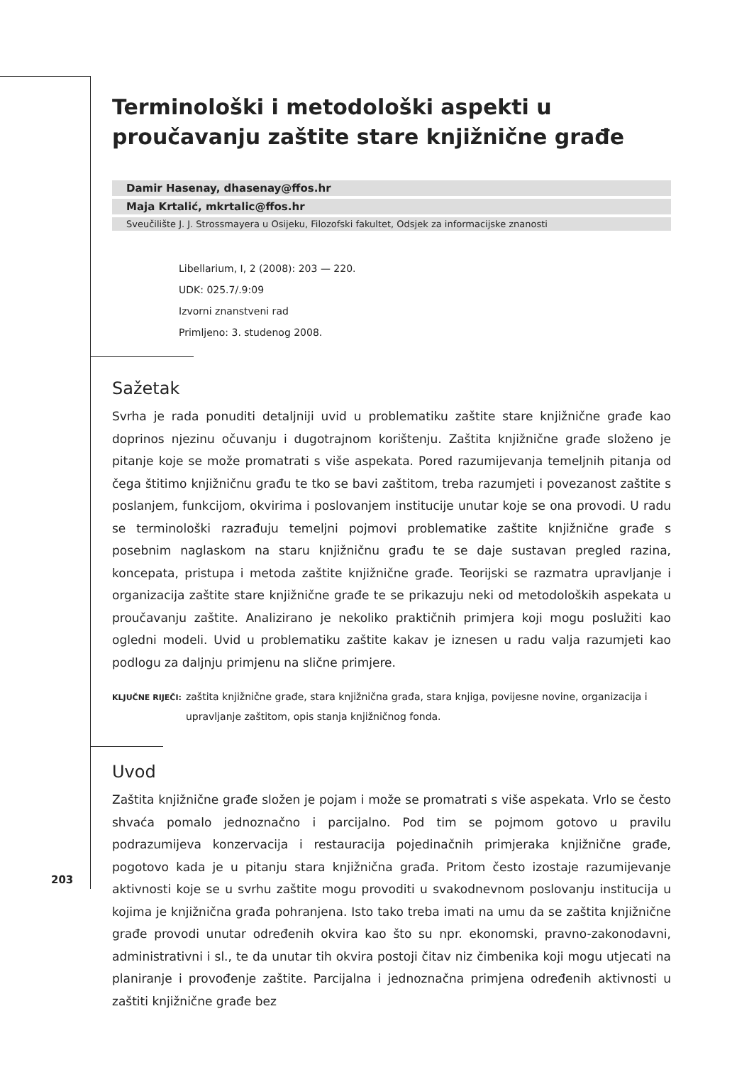Terminološki i metodološki aspekti u proučavanju zaštite stare knjižnične građe
Damir Hasenay, dhasenay@ffos.hr
Maja Krtalić, mkrtalic@ffos.hr
Sveučilište J. J. Strossmayera u Osijeku, Filozofski fakultet, Odsjek za informacijske znanosti
Libellarium, I, 2 (2008): 203 — 220.
UDK: 025.7/.9:09
Izvorni znanstveni rad
Primljeno: 3. studenog 2008.
Sažetak
Svrha je rada ponuditi detaljniji uvid u problematiku zaštite stare knjižnične građe kao doprinos njezinu očuvanju i dugotrajnom korištenju. Zaštita knjižnične građe složeno je pitanje koje se može promatrati s više aspekata. Pored razumijevanja temeljnih pitanja od čega štitimo knjižničnu građu te tko se bavi zaštitom, treba razumjeti i povezanost zaštite s poslanjem, funkcijom, okvirima i poslovanjem institucije unutar koje se ona provodi. U radu se terminološki razrađuju temeljni pojmovi problematike zaštite knjižnične građe s posebnim naglaskom na staru knjižničnu građu te se daje sustavan pregled razina, koncepata, pristupa i metoda zaštite knjižnične građe. Teorijski se razmatra upravljanje i organizacija zaštite stare knjižnične građe te se prikazuju neki od metodoloških aspekata u proučavanju zaštite. Analizirano je nekoliko praktičnih primjera koji mogu poslužiti kao ogledni modeli. Uvid u problematiku zaštite kakav je iznesen u radu valja razumjeti kao podlogu za daljnju primjenu na slične primjere.
KLJUČNE RIJEČI: zaštita knjižnične građe, stara knjižnična građa, stara knjiga, povijesne novine, organizacija i upravljanje zaštitom, opis stanja knjižničnog fonda.
Uvod
Zaštita knjižnične građe složen je pojam i može se promatrati s više aspekata. Vrlo se često shvaća pomalo jednoznačno i parcijalno. Pod tim se pojmom gotovo u pravilu podrazumijeva konzervacija i restauracija pojedinačnih primjeraka knjižnične građe, pogotovo kada je u pitanju stara knjižnična građa. Pritom često izostaje razumijevanje aktivnosti koje se u svrhu zaštite mogu provoditi u svakodnevnom poslovanju institucija u kojima je knjižnična građa pohranjena. Isto tako treba imati na umu da se zaštita knjižnične građe provodi unutar određenih okvira kao što su npr. ekonomski, pravno-zakonodavni, administrativni i sl., te da unutar tih okvira postoji čitav niz čimbenika koji mogu utjecati na planiranje i provođenje zaštite. Parcijalna i jednoznačna primjena određenih aktivnosti u zaštiti knjižnične građe bez
203